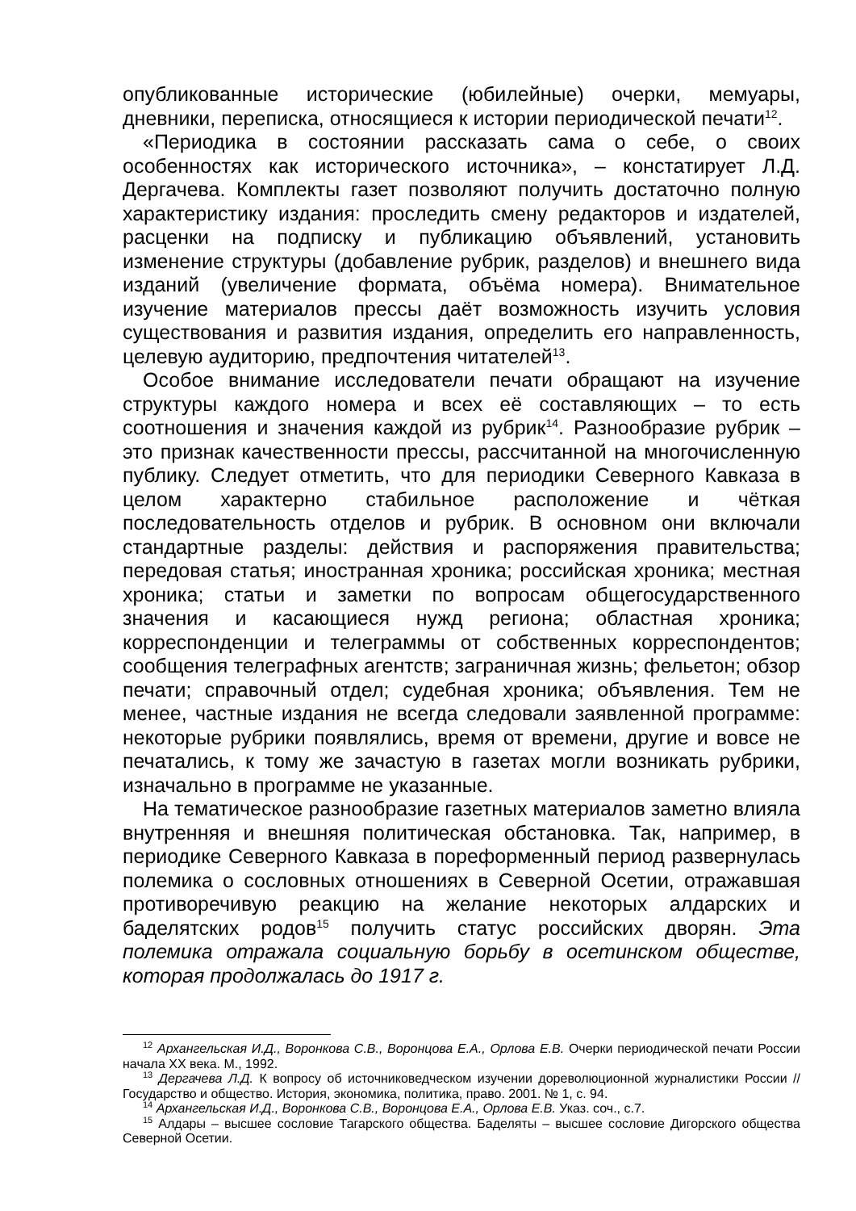опубликованные исторические (юбилейные) очерки, мемуары, дневники, переписка, относящиеся к истории периодической печати<sup>12</sup>.
«Периодика в состоянии рассказать сама о себе, о своих особенностях как исторического источника», – констатирует Л.Д. Дергачева. Комплекты газет позволяют получить достаточно полную характеристику издания: проследить смену редакторов и издателей, расценки на подписку и публикацию объявлений, установить изменение структуры (добавление рубрик, разделов) и внешнего вида изданий (увеличение формата, объёма номера). Внимательное изучение материалов прессы даёт возможность изучить условия существования и развития издания, определить его направленность, целевую аудиторию, предпочтения читателей<sup>13</sup>.
Особое внимание исследователи печати обращают на изучение структуры каждого номера и всех её составляющих – то есть соотношения и значения каждой из рубрик<sup>14</sup>. Разнообразие рубрик – это признак качественности прессы, рассчитанной на многочисленную публику. Следует отметить, что для периодики Северного Кавказа в целом характерно стабильное расположение и чёткая последовательность отделов и рубрик. В основном они включали стандартные разделы: действия и распоряжения правительства; передовая статья; иностранная хроника; российская хроника; местная хроника; статьи и заметки по вопросам общегосударственного значения и касающиеся нужд региона; областная хроника; корреспонденции и телеграммы от собственных корреспондентов; сообщения телеграфных агентств; заграничная жизнь; фельетон; обзор печати; справочный отдел; судебная хроника; объявления. Тем не менее, частные издания не всегда следовали заявленной программе: некоторые рубрики появлялись, время от времени, другие и вовсе не печатались, к тому же зачастую в газетах могли возникать рубрики, изначально в программе не указанные.
На тематическое разнообразие газетных материалов заметно влияла внутренняя и внешняя политическая обстановка. Так, например, в периодике Северного Кавказа в пореформенный период развернулась полемика о сословных отношениях в Северной Осетии, отражавшая противоречивую реакцию на желание некоторых алдарских и баделятских родов<sup>15</sup> получить статус российских дворян. Эта полемика отражала социальную борьбу в осетинском обществе, которая продолжалась до 1917 г.
<sup>12</sup> Архангельская И.Д., Воронкова С.В., Воронцова Е.А., Орлова Е.В. Очерки периодической печати России начала XX века. М., 1992.
<sup>13</sup> Дергачева Л.Д. К вопросу об источниковедческом изучении дореволюционной журналистики России // Государство и общество. История, экономика, политика, право. 2001. № 1, с. 94.
<sup>14</sup> Архангельская И.Д., Воронкова С.В., Воронцова Е.А., Орлова Е.В. Указ. соч., с.7.
<sup>15</sup> Алдары – высшее сословие Тагарского общества. Баделяты – высшее сословие Дигорского общества Северной Осетии.